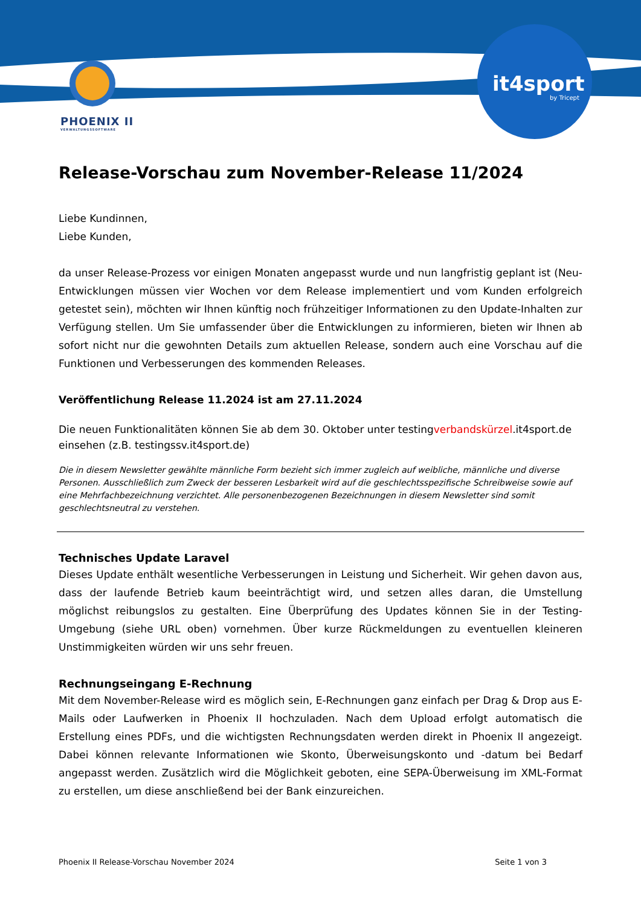it4sport
by Tricept
PHOENIX II
VERWALTUNGSSOFTWARE
Release-Vorschau zum November-Release 11/2024
Liebe Kundinnen,
Liebe Kunden,
da unser Release-Prozess vor einigen Monaten angepasst wurde und nun langfristig geplant ist (Neu-Entwicklungen müssen vier Wochen vor dem Release implementiert und vom Kunden erfolgreich getestet sein), möchten wir Ihnen künftig noch frühzeitiger Informationen zu den Update-Inhalten zur Verfügung stellen. Um Sie umfassender über die Entwicklungen zu informieren, bieten wir Ihnen ab sofort nicht nur die gewohnten Details zum aktuellen Release, sondern auch eine Vorschau auf die Funktionen und Verbesserungen des kommenden Releases.
Veröffentlichung Release 11.2024 ist am 27.11.2024
Die neuen Funktionalitäten können Sie ab dem 30. Oktober unter testingverbandskürzel.it4sport.de einsehen (z.B. testingssv.it4sport.de)
Die in diesem Newsletter gewählte männliche Form bezieht sich immer zugleich auf weibliche, männliche und diverse Personen. Ausschließlich zum Zweck der besseren Lesbarkeit wird auf die geschlechtsspezifische Schreibweise sowie auf eine Mehrfachbezeichnung verzichtet. Alle personenbezogenen Bezeichnungen in diesem Newsletter sind somit geschlechtsneutral zu verstehen.
Technisches Update Laravel
Dieses Update enthält wesentliche Verbesserungen in Leistung und Sicherheit. Wir gehen davon aus, dass der laufende Betrieb kaum beeinträchtigt wird, und setzen alles daran, die Umstellung möglichst reibungslos zu gestalten. Eine Überprüfung des Updates können Sie in der Testing-Umgebung (siehe URL oben) vornehmen. Über kurze Rückmeldungen zu eventuellen kleineren Unstimmigkeiten würden wir uns sehr freuen.
Rechnungseingang E-Rechnung
Mit dem November-Release wird es möglich sein, E-Rechnungen ganz einfach per Drag & Drop aus E-Mails oder Laufwerken in Phoenix II hochzuladen. Nach dem Upload erfolgt automatisch die Erstellung eines PDFs, und die wichtigsten Rechnungsdaten werden direkt in Phoenix II angezeigt. Dabei können relevante Informationen wie Skonto, Überweisungskonto und -datum bei Bedarf angepasst werden. Zusätzlich wird die Möglichkeit geboten, eine SEPA-Überweisung im XML-Format zu erstellen, um diese anschließend bei der Bank einzureichen.
Phoenix II Release-Vorschau November 2024 Seite 1 von 3